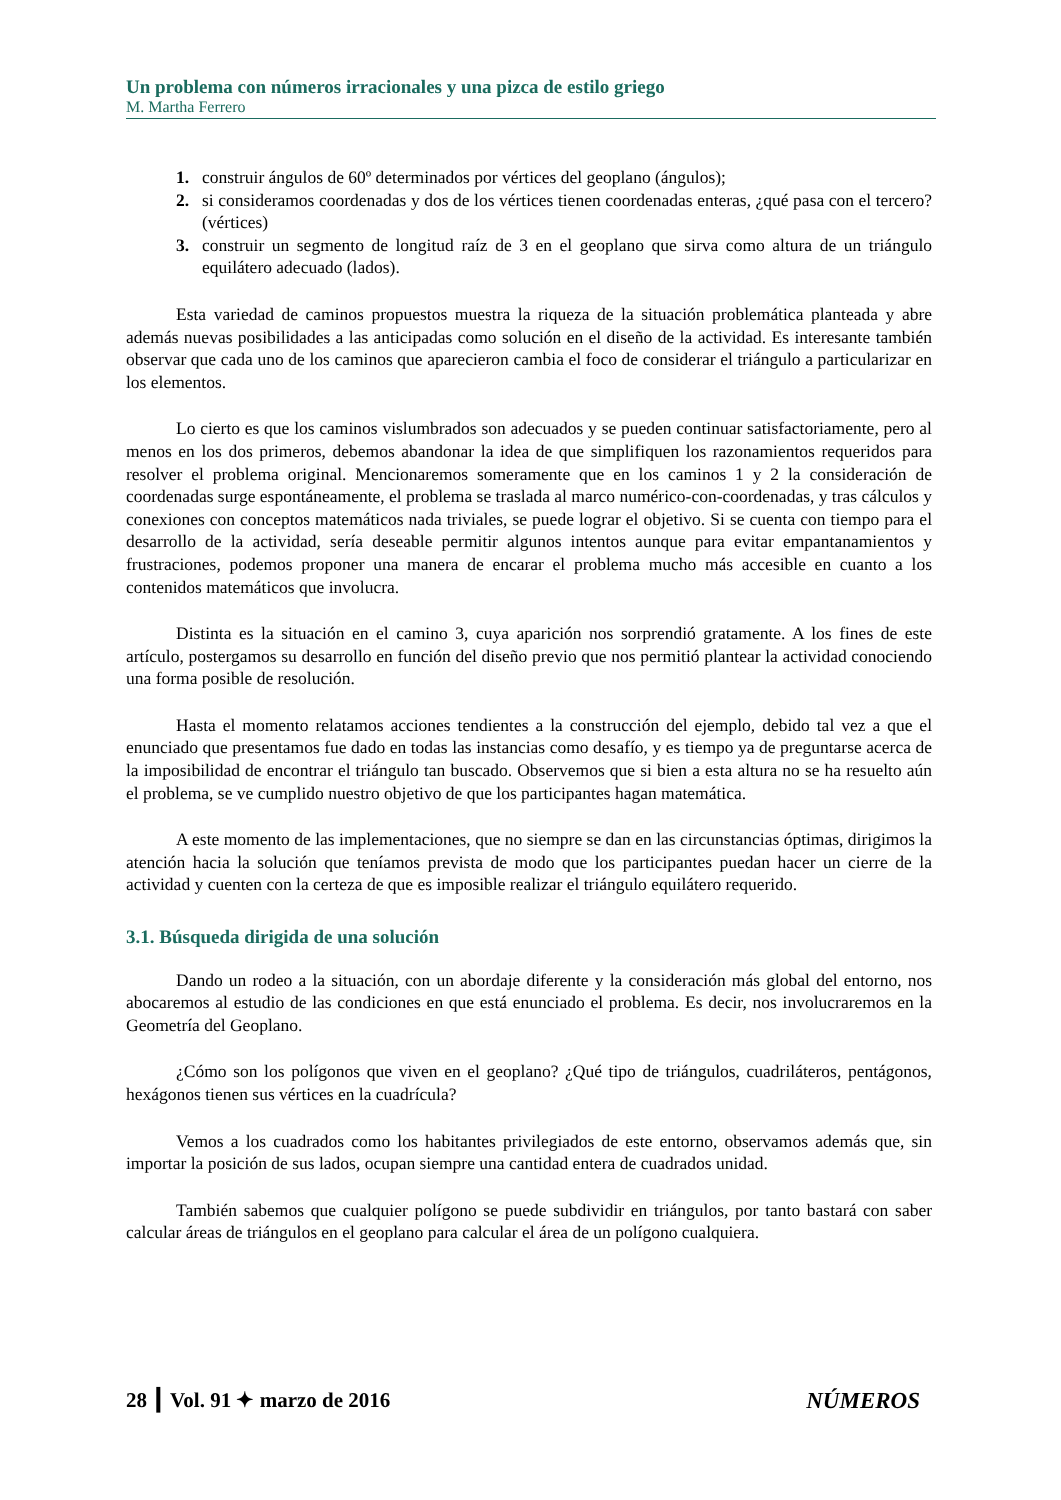Un problema con números irracionales y una pizca de estilo griego
M. Martha Ferrero
1. construir ángulos de 60º determinados por vértices del geoplano (ángulos);
2. si consideramos coordenadas y dos de los vértices tienen coordenadas enteras, ¿qué pasa con el tercero? (vértices)
3. construir un segmento de longitud raíz de 3 en el geoplano que sirva como altura de un triángulo equilátero adecuado (lados).
Esta variedad de caminos propuestos muestra la riqueza de la situación problemática planteada y abre además nuevas posibilidades a las anticipadas como solución en el diseño de la actividad. Es interesante también observar que cada uno de los caminos que aparecieron cambia el foco de considerar el triángulo a particularizar en los elementos.
Lo cierto es que los caminos vislumbrados son adecuados y se pueden continuar satisfactoriamente, pero al menos en los dos primeros, debemos abandonar la idea de que simplifiquen los razonamientos requeridos para resolver el problema original. Mencionaremos someramente que en los caminos 1 y 2 la consideración de coordenadas surge espontáneamente, el problema se traslada al marco numérico-con-coordenadas, y tras cálculos y conexiones con conceptos matemáticos nada triviales, se puede lograr el objetivo. Si se cuenta con tiempo para el desarrollo de la actividad, sería deseable permitir algunos intentos aunque para evitar empantanamientos y frustraciones, podemos proponer una manera de encarar el problema mucho más accesible en cuanto a los contenidos matemáticos que involucra.
Distinta es la situación en el camino 3, cuya aparición nos sorprendió gratamente. A los fines de este artículo, postergamos su desarrollo en función del diseño previo que nos permitió plantear la actividad conociendo una forma posible de resolución.
Hasta el momento relatamos acciones tendientes a la construcción del ejemplo, debido tal vez a que el enunciado que presentamos fue dado en todas las instancias como desafío, y es tiempo ya de preguntarse acerca de la imposibilidad de encontrar el triángulo tan buscado. Observemos que si bien a esta altura no se ha resuelto aún el problema, se ve cumplido nuestro objetivo de que los participantes hagan matemática.
A este momento de las implementaciones, que no siempre se dan en las circunstancias óptimas, dirigimos la atención hacia la solución que teníamos prevista de modo que los participantes puedan hacer un cierre de la actividad y cuenten con la certeza de que es imposible realizar el triángulo equilátero requerido.
3.1. Búsqueda dirigida de una solución
Dando un rodeo a la situación, con un abordaje diferente y la consideración más global del entorno, nos abocaremos al estudio de las condiciones en que está enunciado el problema. Es decir, nos involucraremos en la Geometría del Geoplano.
¿Cómo son los polígonos que viven en el geoplano? ¿Qué tipo de triángulos, cuadriláteros, pentágonos, hexágonos tienen sus vértices en la cuadrícula?
Vemos a los cuadrados como los habitantes privilegiados de este entorno, observamos además que, sin importar la posición de sus lados, ocupan siempre una cantidad entera de cuadrados unidad.
También sabemos que cualquier polígono se puede subdividir en triángulos, por tanto bastará con saber calcular áreas de triángulos en el geoplano para calcular el área de un polígono cualquiera.
28 ┃ Vol. 91 ✦ marzo de 2016 NÚMEROS